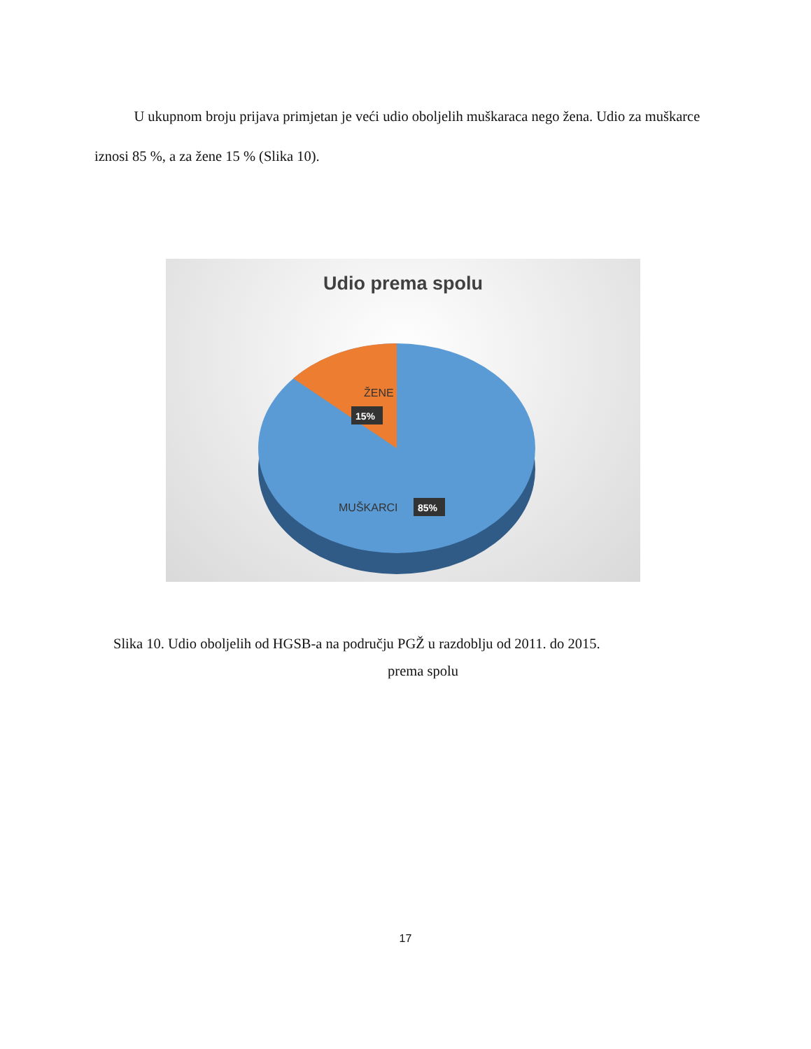U ukupnom broju prijava primjetan je veći udio oboljelih muškaraca nego žena. Udio za muškarce iznosi 85 %, a za žene 15 % (Slika 10).
Udio prema spolu
ŽENE
15%
MUŠKARCI
85%
Slika 10. Udio oboljelih od HGSB-a na području PGŽ u razdoblju od 2011. do 2015.
prema spolu
17